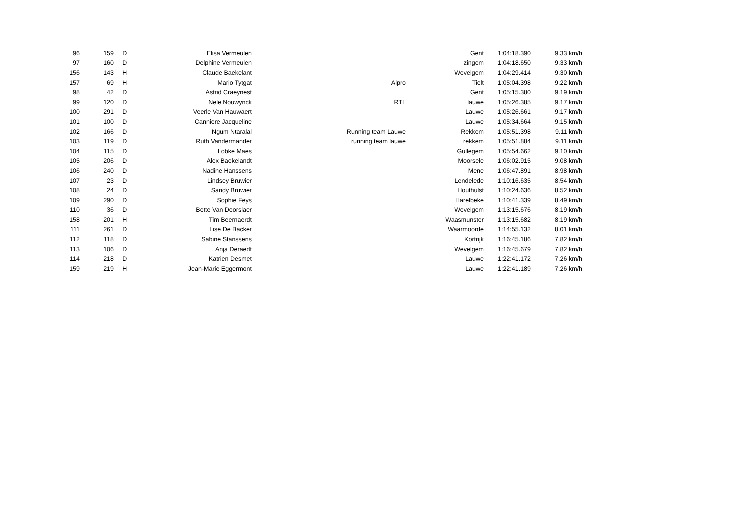| 96 | 159 | D | Elisa Vermeulen | | Gent | 1:04:18.390 | 9.33 km/h |
| 97 | 160 | D | Delphine Vermeulen | | zingem | 1:04:18.650 | 9.33 km/h |
| 156 | 143 | H | Claude Baekelant | | Wevelgem | 1:04:29.414 | 9.30 km/h |
| 157 | 69 | H | Mario Tytgat | Alpro | Tielt | 1:05:04.398 | 9.22 km/h |
| 98 | 42 | D | Astrid Craeynest | | Gent | 1:05:15.380 | 9.19 km/h |
| 99 | 120 | D | Nele Nouwynck | RTL | lauwe | 1:05:26.385 | 9.17 km/h |
| 100 | 291 | D | Veerle Van Hauwaert | | Lauwe | 1:05:26.661 | 9.17 km/h |
| 101 | 100 | D | Canniere Jacqueline | | Lauwe | 1:05:34.664 | 9.15 km/h |
| 102 | 166 | D | Ngum Ntaralal | Running team Lauwe | Rekkem | 1:05:51.398 | 9.11 km/h |
| 103 | 119 | D | Ruth Vandermander | running team lauwe | rekkem | 1:05:51.884 | 9.11 km/h |
| 104 | 115 | D | Lobke Maes | | Gullegem | 1:05:54.662 | 9.10 km/h |
| 105 | 206 | D | Alex Baekelandt | | Moorsele | 1:06:02.915 | 9.08 km/h |
| 106 | 240 | D | Nadine Hanssens | | Mene | 1:06:47.891 | 8.98 km/h |
| 107 | 23 | D | Lindsey Bruwier | | Lendelede | 1:10:16.635 | 8.54 km/h |
| 108 | 24 | D | Sandy Bruwier | | Houthulst | 1:10:24.636 | 8.52 km/h |
| 109 | 290 | D | Sophie Feys | | Harelbeke | 1:10:41.339 | 8.49 km/h |
| 110 | 36 | D | Bette Van Doorslaer | | Wevelgem | 1:13:15.676 | 8.19 km/h |
| 158 | 201 | H | Tim Beernaerdt | | Waasmunster | 1:13:15.682 | 8.19 km/h |
| 111 | 261 | D | Lise De Backer | | Waarmoorde | 1:14:55.132 | 8.01 km/h |
| 112 | 118 | D | Sabine Stanssens | | Kortrijk | 1:16:45.186 | 7.82 km/h |
| 113 | 106 | D | Anja Deraedt | | Wevelgem | 1:16:45.679 | 7.82 km/h |
| 114 | 218 | D | Katrien Desmet | | Lauwe | 1:22:41.172 | 7.26 km/h |
| 159 | 219 | H | Jean-Marie Eggermont | | Lauwe | 1:22:41.189 | 7.26 km/h |